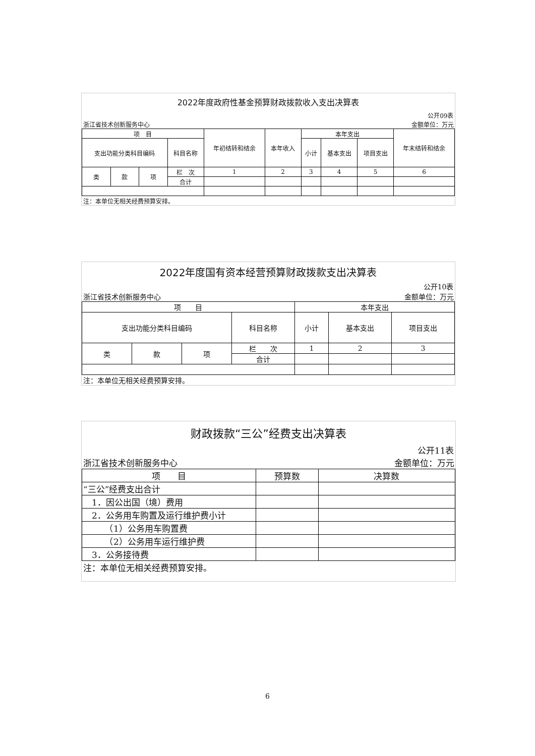| 2022年度政府性基金预算财政拨款收入支出决算表 | | | | | | | | | |
| 公开09表 | | | | | | | | | |
| 浙江省技术创新服务中心 | | | | | 金额单位：万元 | | | | |
| 项 目 | | | | 年初结转和结余 | 本年收入 | 本年支出 | | | 年末结转和结余 |
| 支出功能分类科目编码 | | | 科目名称 | | | 小计 | 基本支出 | 项目支出 | |
| 类 | 款 | 项 | 栏 次 | 1 | 2 | 3 | 4 | 5 | 6 |
| | | | 合计 | | | | | | |
| 注：本单位无相关经费预算安排。 | | | | | | | | | |
| 2022年度国有资本经营预算财政拨款支出决算表 | | | | | | |
| 公开10表 | | | | | | |
| 浙江省技术创新服务中心 | | | | 金额单位：万元 | | |
| 项 目 | | | | 本年支出 | | |
| 支出功能分类科目编码 | | | 科目名称 | 小计 | 基本支出 | 项目支出 |
| 类 | 款 | 项 | 栏 次 | 1 | 2 | 3 |
| | | | 合计 | | | |
| 注：本单位无相关经费预算安排。 | | | | | | |
| 财政拨款“三公”经费支出决算表 | | |
| 公开11表 | | |
| 浙江省技术创新服务中心 | | 金额单位：万元 |
| 项 目 | 预算数 | 决算数 |
| “三公”经费支出合计 | | |
| 1．因公出国（境）费用 | | |
| 2．公务用车购置及运行维护费小计 | | |
| （1）公务用车购置费 | | |
| （2）公务用车运行维护费 | | |
| 3．公务接待费 | | |
| 注：本单位无相关经费预算安排。 | | |
6